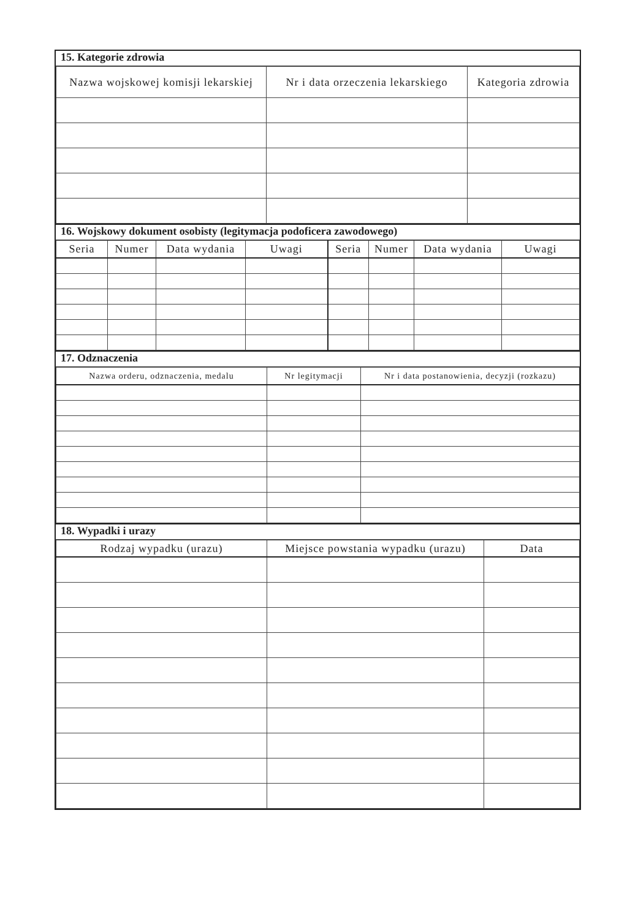15. Kategorie zdrowia
| Nazwa wojskowej komisji lekarskiej | Nr i data orzeczenia lekarskiego | Kategoria zdrowia |
| --- | --- | --- |
16. Wojskowy dokument osobisty (legitymacja podoficera zawodowego)
| Seria | Numer | Data wydania | Uwagi | Seria | Numer | Data wydania | Uwagi |
| --- | --- | --- | --- | --- | --- | --- | --- |
17. Odznaczenia
| Nazwa orderu, odznaczenia, medalu | Nr legitymacji | Nr i data postanowienia, decyzji (rozkazu) |
| --- | --- | --- |
18. Wypadki i urazy
| Rodzaj wypadku (urazu) | Miejsce powstania wypadku (urazu) | Data |
| --- | --- | --- |